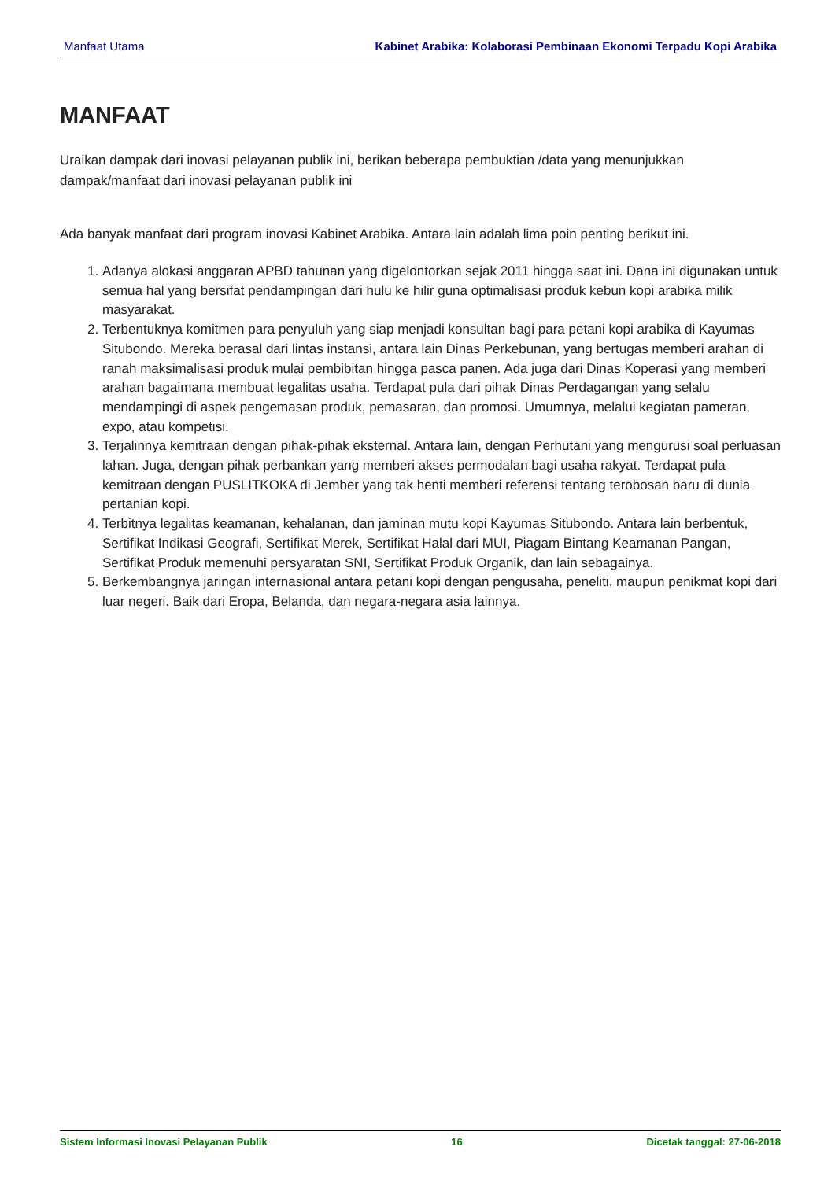Manfaat Utama Kabinet Arabika: Kolaborasi Pembinaan Ekonomi Terpadu Kopi Arabika
MANFAAT
Uraikan dampak dari inovasi pelayanan publik ini, berikan beberapa pembuktian /data yang menunjukkan dampak/manfaat dari inovasi pelayanan publik ini
Ada banyak manfaat dari program inovasi Kabinet Arabika. Antara lain adalah lima poin penting berikut ini.
1. Adanya alokasi anggaran APBD tahunan yang digelontorkan sejak 2011 hingga saat ini. Dana ini digunakan untuk semua hal yang bersifat pendampingan dari hulu ke hilir guna optimalisasi produk kebun kopi arabika milik masyarakat.
2. Terbentuknya komitmen para penyuluh yang siap menjadi konsultan bagi para petani kopi arabika di Kayumas Situbondo. Mereka berasal dari lintas instansi, antara lain Dinas Perkebunan, yang bertugas memberi arahan di ranah maksimalisasi produk mulai pembibitan hingga pasca panen. Ada juga dari Dinas Koperasi yang memberi arahan bagaimana membuat legalitas usaha. Terdapat pula dari pihak Dinas Perdagangan yang selalu mendampingi di aspek pengemasan produk, pemasaran, dan promosi. Umumnya, melalui kegiatan pameran, expo, atau kompetisi.
3. Terjalinnya kemitraan dengan pihak-pihak eksternal. Antara lain, dengan Perhutani yang mengurusi soal perluasan lahan. Juga, dengan pihak perbankan yang memberi akses permodalan bagi usaha rakyat. Terdapat pula kemitraan dengan PUSLITKOKA di Jember yang tak henti memberi referensi tentang terobosan baru di dunia pertanian kopi.
4. Terbitnya legalitas keamanan, kehalanan, dan jaminan mutu kopi Kayumas Situbondo. Antara lain berbentuk, Sertifikat Indikasi Geografi, Sertifikat Merek, Sertifikat Halal dari MUI, Piagam Bintang Keamanan Pangan, Sertifikat Produk memenuhi persyaratan SNI, Sertifikat Produk Organik, dan lain sebagainya.
5. Berkembangnya jaringan internasional antara petani kopi dengan pengusaha, peneliti, maupun penikmat kopi dari luar negeri. Baik dari Eropa, Belanda, dan negara-negara asia lainnya.
Sistem Informasi Inovasi Pelayanan Publik 16 Dicetak tanggal: 27-06-2018